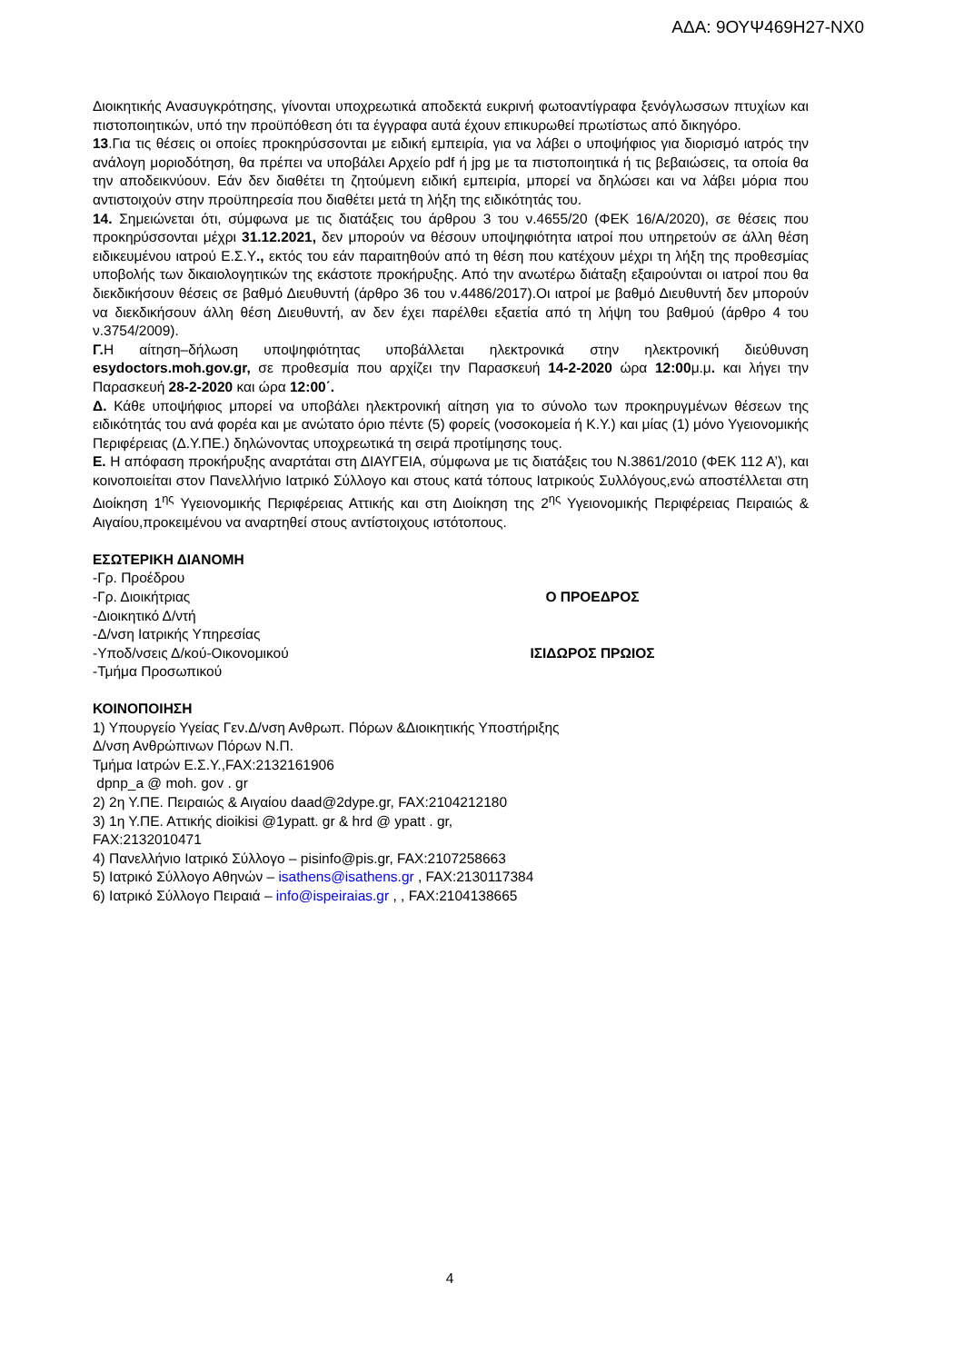ΑΔΑ: 9ΟΥΨ469Η27-ΝΧ0
Διοικητικής Ανασυγκρότησης, γίνονται υποχρεωτικά αποδεκτά ευκρινή φωτοαντίγραφα ξενόγλωσσων πτυχίων και πιστοποιητικών, υπό την προϋπόθεση ότι τα έγγραφα αυτά έχουν επικυρωθεί πρωτίστως από δικηγόρο.
13.Για τις θέσεις οι οποίες προκηρύσσονται με ειδική εμπειρία, για να λάβει ο υποψήφιος για διορισμό ιατρός την ανάλογη μοριοδότηση, θα πρέπει να υποβάλει Αρχείο pdf ή jpg με τα πιστοποιητικά ή τις βεβαιώσεις, τα οποία θα την αποδεικνύουν. Εάν δεν διαθέτει τη ζητούμενη ειδική εμπειρία, μπορεί να δηλώσει και να λάβει μόρια που αντιστοιχούν στην προϋπηρεσία που διαθέτει μετά τη λήξη της ειδικότητάς του.
14. Σημειώνεται ότι, σύμφωνα με τις διατάξεις του άρθρου 3 του ν.4655/20 (ΦΕΚ 16/Α/2020), σε θέσεις που προκηρύσσονται μέχρι 31.12.2021, δεν μπορούν να θέσουν υποψηφιότητα ιατροί που υπηρετούν σε άλλη θέση ειδικευμένου ιατρού Ε.Σ.Υ., εκτός του εάν παραιτηθούν από τη θέση που κατέχουν μέχρι τη λήξη της προθεσμίας υποβολής των δικαιολογητικών της εκάστοτε προκήρυξης. Από την ανωτέρω διάταξη εξαιρούνται οι ιατροί που θα διεκδικήσουν θέσεις σε βαθμό Διευθυντή (άρθρο 36 του ν.4486/2017).Οι ιατροί με βαθμό Διευθυντή δεν μπορούν να διεκδικήσουν άλλη θέση Διευθυντή, αν δεν έχει παρέλθει εξαετία από τη λήψη του βαθμού (άρθρο 4 του ν.3754/2009).
Γ. Η αίτηση–δήλωση υποψηφιότητας υποβάλλεται ηλεκτρονικά στην ηλεκτρονική διεύθυνση esydoctors.moh.gov.gr, σε προθεσμία που αρχίζει την Παρασκευή 14-2-2020 ώρα 12:00μ.μ. και λήγει την Παρασκευή 28-2-2020 και ώρα 12:00΄.
Δ. Κάθε υποψήφιος μπορεί να υποβάλει ηλεκτρονική αίτηση για το σύνολο των προκηρυγμένων θέσεων της ειδικότητάς του ανά φορέα και με ανώτατο όριο πέντε (5) φορείς (νοσοκομεία ή Κ.Υ.) και μίας (1) μόνο Υγειονομικής Περιφέρειας (Δ.Υ.ΠΕ.) δηλώνοντας υποχρεωτικά τη σειρά προτίμησης τους.
Ε. Η απόφαση προκήρυξης αναρτάται στη ΔΙΑΥΓΕΙΑ, σύμφωνα με τις διατάξεις του Ν.3861/2010 (ΦΕΚ 112 Α’), και κοινοποιείται στον Πανελλήνιο Ιατρικό Σύλλογο και στους κατά τόπους Ιατρικούς Συλλόγους,ενώ αποστέλλεται στη Διοίκηση 1<sup>ης</sup> Υγειονομικής Περιφέρειας Αττικής και στη Διοίκηση της 2<sup>ης</sup> Υγειονομικής Περιφέρειας Πειραιώς & Αιγαίου,προκειμένου να αναρτηθεί στους αντίστοιχους ιστότοπους.
ΕΣΩΤΕΡΙΚΗ ΔΙΑΝΟΜΗ
-Γρ. Προέδρου
-Γρ. Διοικήτριας Ο ΠΡΟΕΔΡΟΣ
-Διοικητικό Δ/ντή
-Δ/νση Ιατρικής Υπηρεσίας
-Υποδ/νσεις Δ/κού-Οικονομικού ΙΣΙΔΩΡΟΣ ΠΡΩΙΟΣ
-Τμήμα Προσωπικού
ΚΟΙΝΟΠΟΙΗΣΗ
1) Υπουργείο Υγείας Γεν.Δ/νση Ανθρωπ. Πόρων &Διοικητικής Υποστήριξης
Δ/νση Ανθρώπινων Πόρων Ν.Π.
Τμήμα Ιατρών Ε.Σ.Υ.,FAX:2132161906
dpnp_a @ moh. gov . gr
2) 2η Υ.ΠΕ. Πειραιώς & Αιγαίου daad@2dype.gr, FAX:2104212180
3) 1η Υ.ΠΕ. Αττικής dioikisi @1ypatt. gr & hrd @ ypatt . gr,
FAX:2132010471
4) Πανελλήνιο Ιατρικό Σύλλογο – pisinfo@pis.gr, FAX:2107258663
5) Ιατρικό Σύλλογο Αθηνών – isathens@isathens.gr , FAX:2130117384
6) Ιατρικό Σύλλογο Πειραιά – info@ispeiraias.gr , , FAX:2104138665
4